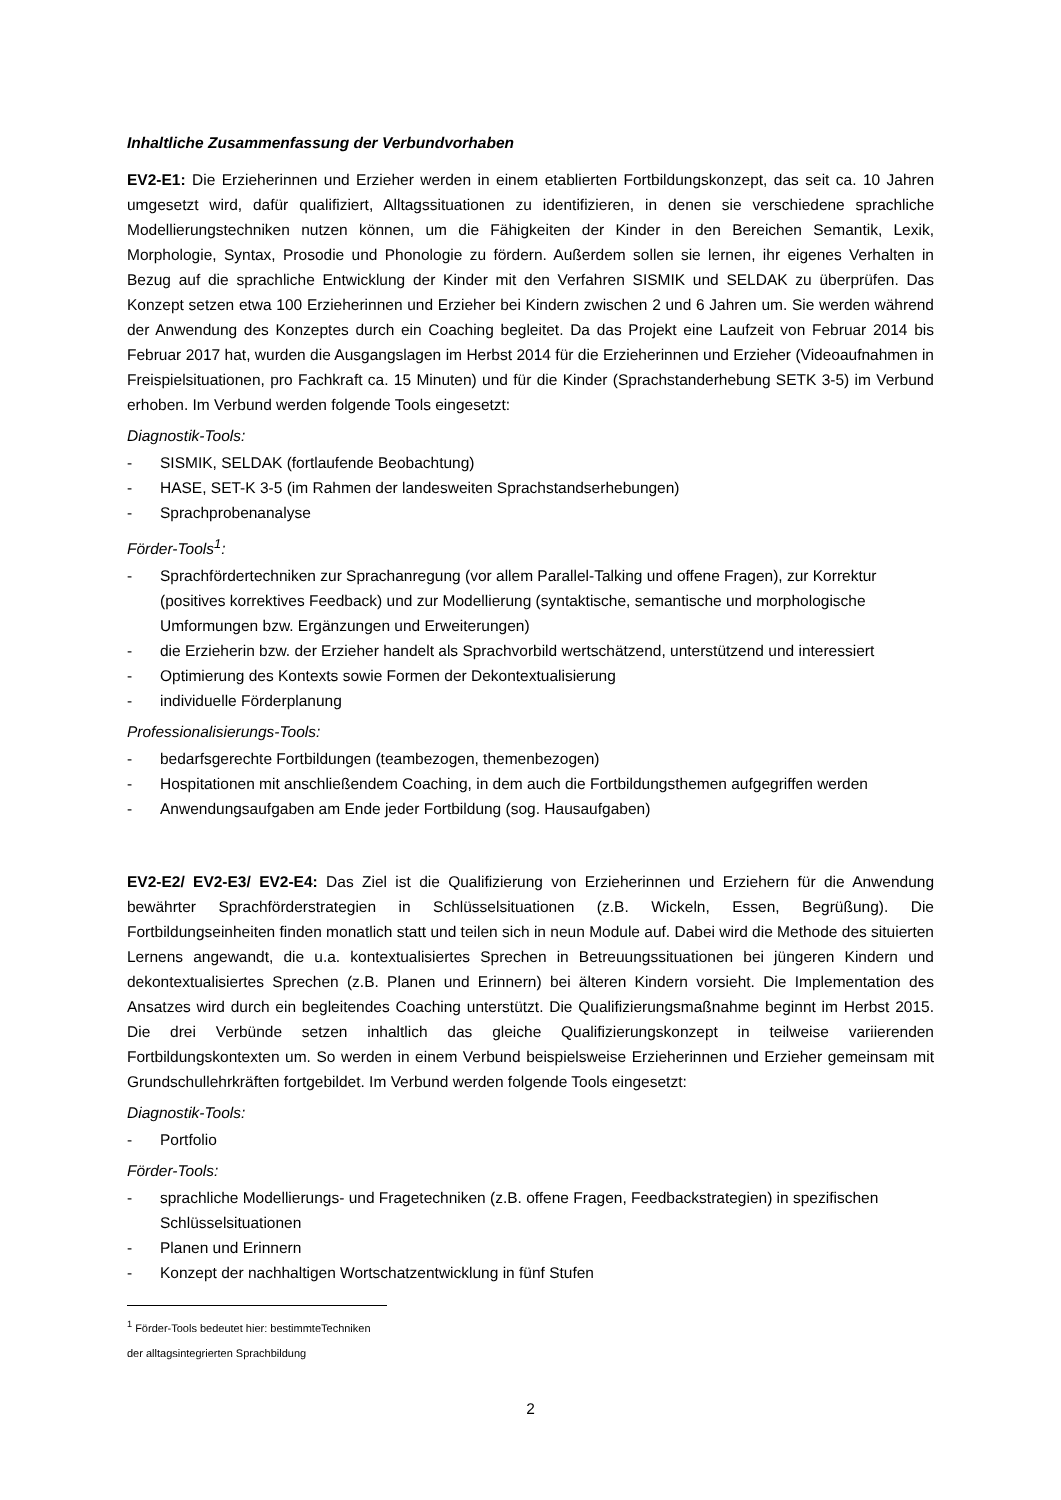Inhaltliche Zusammenfassung der Verbundvorhaben
EV2-E1: Die Erzieherinnen und Erzieher werden in einem etablierten Fortbildungskonzept, das seit ca. 10 Jahren umgesetzt wird, dafür qualifiziert, Alltagssituationen zu identifizieren, in denen sie verschiedene sprachliche Modellierungstechniken nutzen können, um die Fähigkeiten der Kinder in den Bereichen Semantik, Lexik, Morphologie, Syntax, Prosodie und Phonologie zu fördern. Außerdem sollen sie lernen, ihr eigenes Verhalten in Bezug auf die sprachliche Entwicklung der Kinder mit den Verfahren SISMIK und SELDAK zu überprüfen. Das Konzept setzen etwa 100 Erzieherinnen und Erzieher bei Kindern zwischen 2 und 6 Jahren um. Sie werden während der Anwendung des Konzeptes durch ein Coaching begleitet. Da das Projekt eine Laufzeit von Februar 2014 bis Februar 2017 hat, wurden die Ausgangslagen im Herbst 2014 für die Erzieherinnen und Erzieher (Videoaufnahmen in Freispielsituationen, pro Fachkraft ca. 15 Minuten) und für die Kinder (Sprachstanderhebung SETK 3-5) im Verbund erhoben. Im Verbund werden folgende Tools eingesetzt:
Diagnostik-Tools:
- SISMIK, SELDAK (fortlaufende Beobachtung)
- HASE, SET-K 3-5 (im Rahmen der landesweiten Sprachstandserhebungen)
- Sprachprobenanalyse
Förder-Tools<sup>1</sup>:
- Sprachfördertechniken zur Sprachanregung (vor allem Parallel-Talking und offene Fragen), zur Korrektur (positives korrektives Feedback) und zur Modellierung (syntaktische, semantische und morphologische Umformungen bzw. Ergänzungen und Erweiterungen)
- die Erzieherin bzw. der Erzieher handelt als Sprachvorbild wertschätzend, unterstützend und interessiert
- Optimierung des Kontexts sowie Formen der Dekontextualisierung
- individuelle Förderplanung
Professionalisierungs-Tools:
- bedarfsgerechte Fortbildungen (teambezogen, themenbezogen)
- Hospitationen mit anschließendem Coaching, in dem auch die Fortbildungsthemen aufgegriffen werden
- Anwendungsaufgaben am Ende jeder Fortbildung (sog. Hausaufgaben)
EV2-E2/ EV2-E3/ EV2-E4: Das Ziel ist die Qualifizierung von Erzieherinnen und Erziehern für die Anwendung bewährter Sprachförderstrategien in Schlüsselsituationen (z.B. Wickeln, Essen, Begrüßung). Die Fortbildungseinheiten finden monatlich statt und teilen sich in neun Module auf. Dabei wird die Methode des situierten Lernens angewandt, die u.a. kontextualisiertes Sprechen in Betreuungssituationen bei jüngeren Kindern und dekontextualisiertes Sprechen (z.B. Planen und Erinnern) bei älteren Kindern vorsieht. Die Implementation des Ansatzes wird durch ein begleitendes Coaching unterstützt. Die Qualifizierungsmaßnahme beginnt im Herbst 2015. Die drei Verbünde setzen inhaltlich das gleiche Qualifizierungskonzept in teilweise variierenden Fortbildungskontexten um. So werden in einem Verbund beispielsweise Erzieherinnen und Erzieher gemeinsam mit Grundschullehrkräften fortgebildet. Im Verbund werden folgende Tools eingesetzt:
Diagnostik-Tools:
- Portfolio
Förder-Tools:
- sprachliche Modellierungs- und Fragetechniken (z.B. offene Fragen, Feedbackstrategien) in spezifischen Schlüsselsituationen
- Planen und Erinnern
- Konzept der nachhaltigen Wortschatzentwicklung in fünf Stufen
<sup>1</sup> Förder-Tools bedeutet hier: bestimmteTechniken der alltagsintegrierten Sprachbildung
2